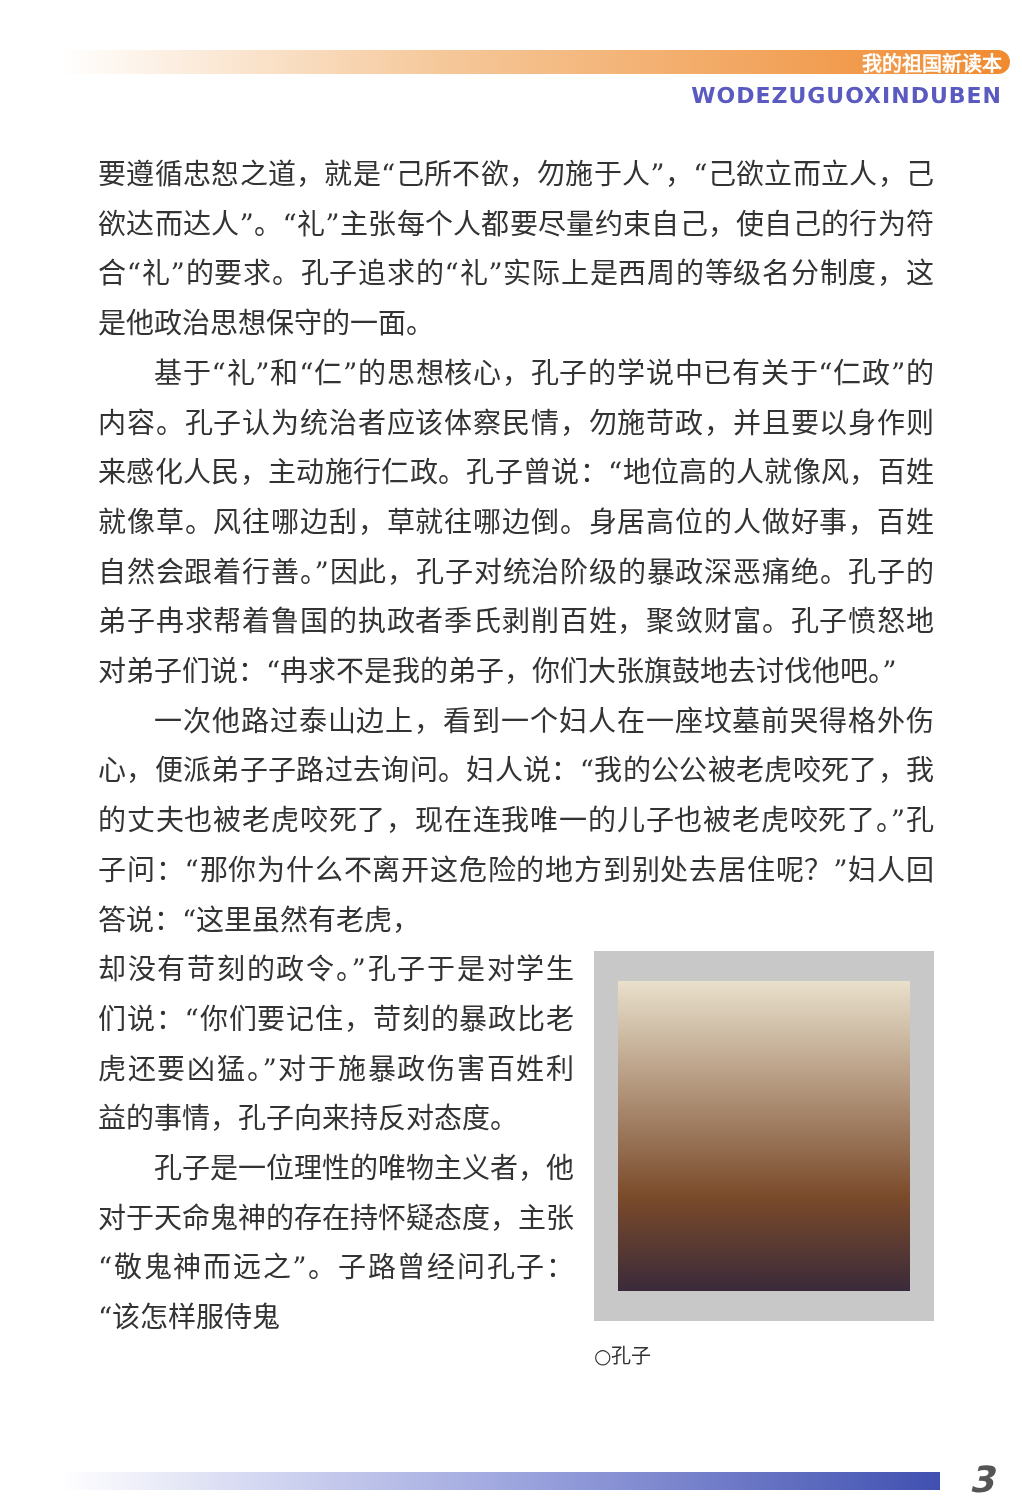我的祖国新读本
WODEZUGUOXINDUBEN
要遵循忠恕之道，就是“己所不欲，勿施于人”，“己欲立而立人，己欲达而达人”。“礼”主张每个人都要尽量约束自己，使自己的行为符合“礼”的要求。孔子追求的“礼”实际上是西周的等级名分制度，这是他政治思想保守的一面。
基于“礼”和“仁”的思想核心，孔子的学说中已有关于“仁政”的内容。孔子认为统治者应该体察民情，勿施苛政，并且要以身作则来感化人民，主动施行仁政。孔子曾说：“地位高的人就像风，百姓就像草。风往哪边刮，草就往哪边倒。身居高位的人做好事，百姓自然会跟着行善。”因此，孔子对统治阶级的暴政深恶痛绝。孔子的弟子冉求帮着鲁国的执政者季氏剥削百姓，聚敛财富。孔子愤怒地对弟子们说：“冉求不是我的弟子，你们大张旗鼓地去讨伐他吧。”
一次他路过泰山边上，看到一个妇人在一座坟墓前哭得格外伤心，便派弟子子路过去询问。妇人说：“我的公公被老虎咬死了，我的丈夫也被老虎咬死了，现在连我唯一的儿子也被老虎咬死了。”孔子问：“那你为什么不离开这危险的地方到别处去居住呢？”妇人回答说：“这里虽然有老虎，
○孔子
却没有苛刻的政令。”孔子于是对学生们说：“你们要记住，苛刻的暴政比老虎还要凶猛。”对于施暴政伤害百姓利益的事情，孔子向来持反对态度。
孔子是一位理性的唯物主义者，他对于天命鬼神的存在持怀疑态度，主张“敬鬼神而远之”。子路曾经问孔子：“该怎样服侍鬼
3